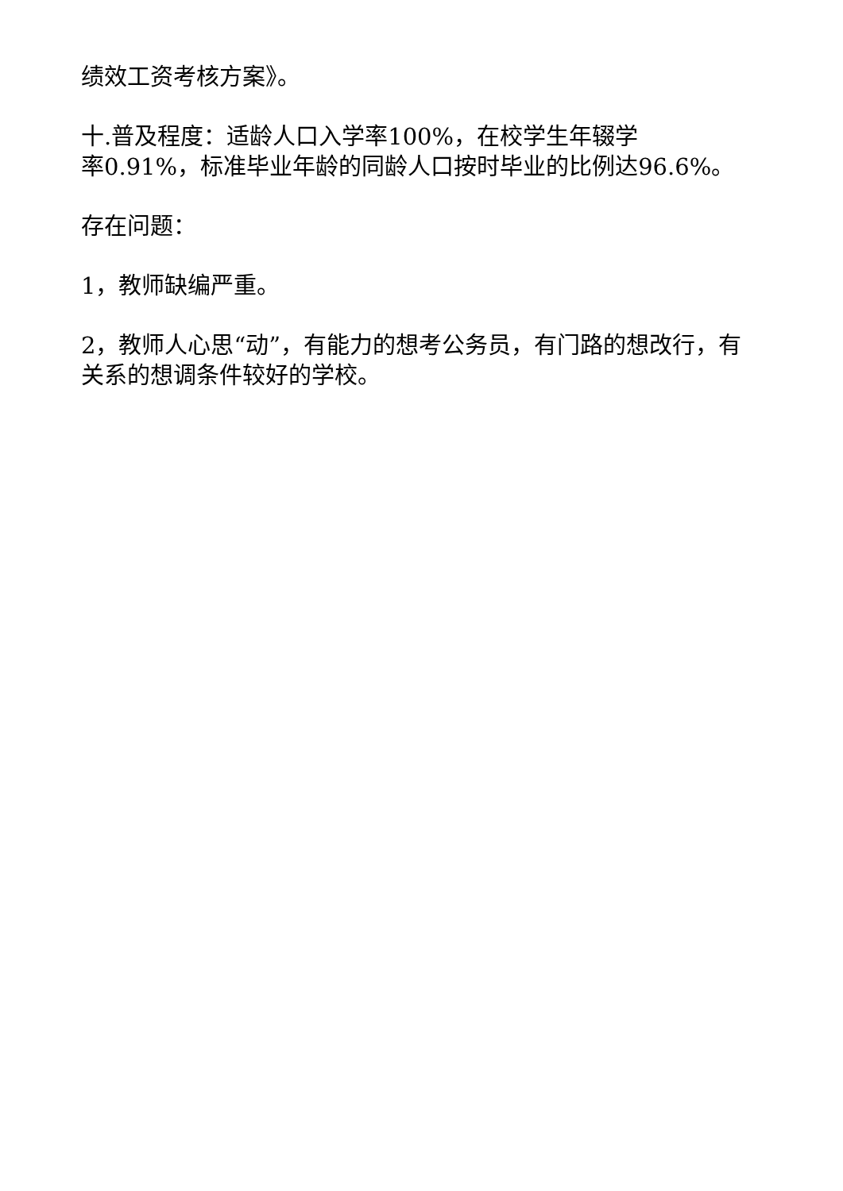绩效工资考核方案》。
十.普及程度：适龄人口入学率100%，在校学生年辍学
率0.91%，标准毕业年龄的同龄人口按时毕业的比例达96.6%。
存在问题：
1，教师缺编严重。
2，教师人心思“动”，有能力的想考公务员，有门路的想改行，有关系的想调条件较好的学校。